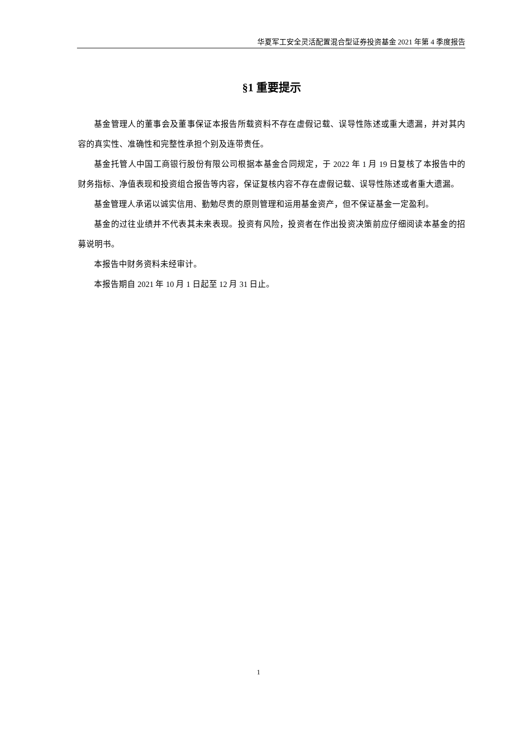华夏军工安全灵活配置混合型证券投资基金 2021 年第 4 季度报告
§1 重要提示
基金管理人的董事会及董事保证本报告所载资料不存在虚假记载、误导性陈述或重大遗漏，并对其内容的真实性、准确性和完整性承担个别及连带责任。
基金托管人中国工商银行股份有限公司根据本基金合同规定，于 2022 年 1 月 19 日复核了本报告中的财务指标、净值表现和投资组合报告等内容，保证复核内容不存在虚假记载、误导性陈述或者重大遗漏。
基金管理人承诺以诚实信用、勤勉尽责的原则管理和运用基金资产，但不保证基金一定盈利。
基金的过往业绩并不代表其未来表现。投资有风险，投资者在作出投资决策前应仔细阅读本基金的招募说明书。
本报告中财务资料未经审计。
本报告期自 2021 年 10 月 1 日起至 12 月 31 日止。
1